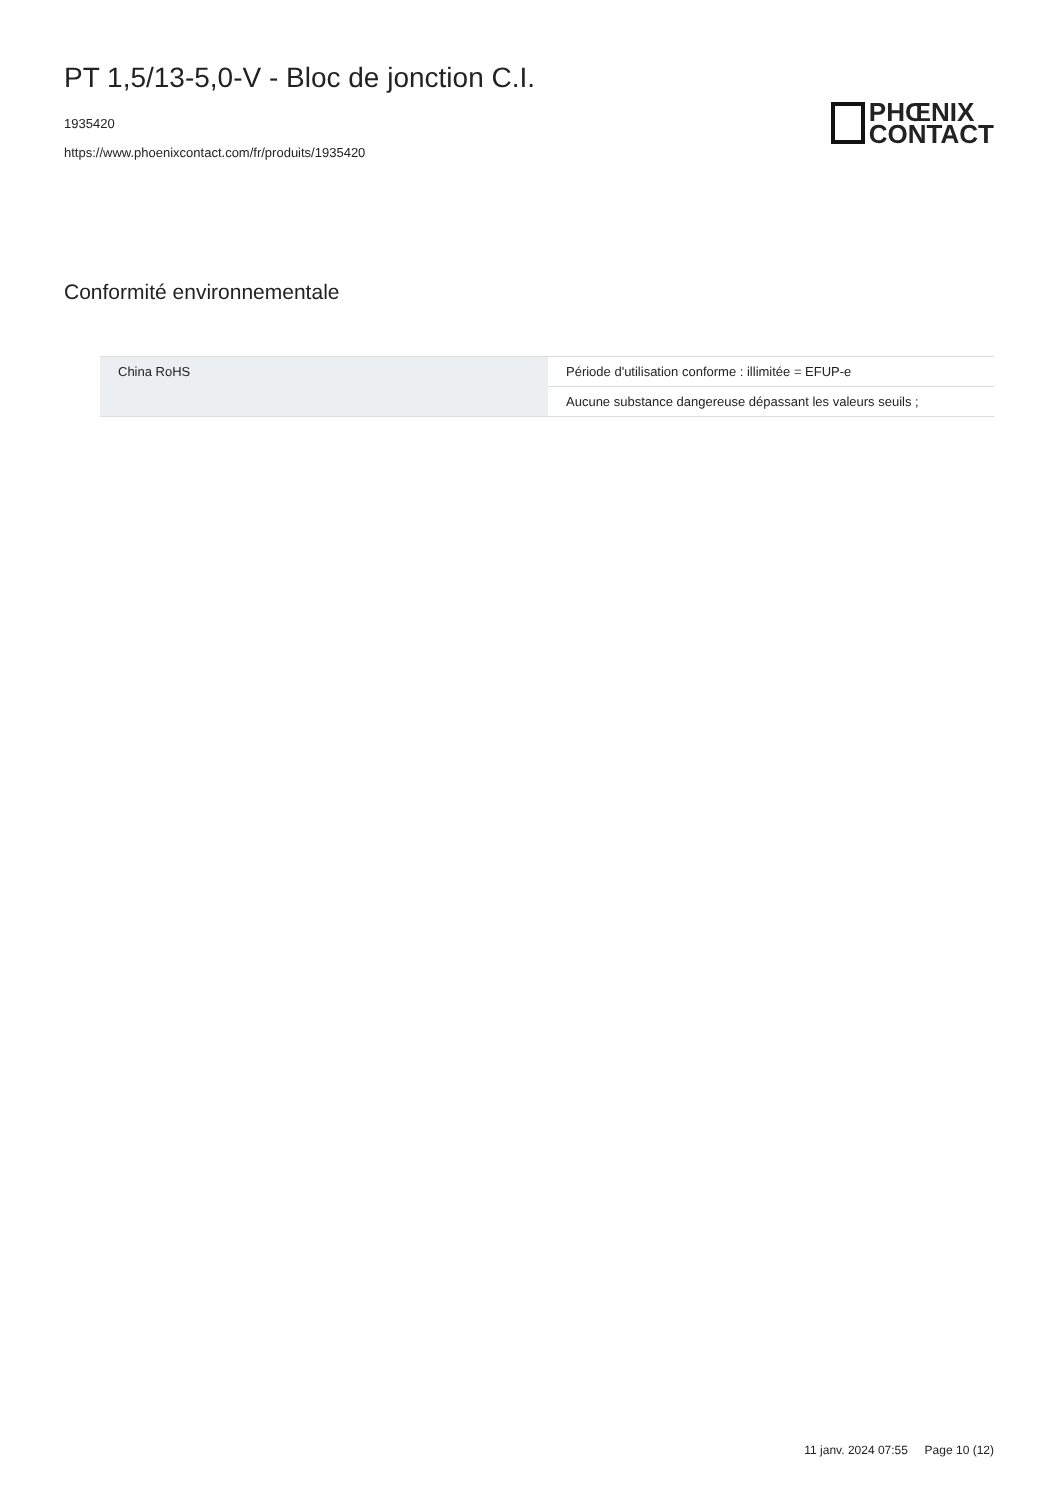PT 1,5/13-5,0-V - Bloc de jonction C.I.
1935420
https://www.phoenixcontact.com/fr/produits/1935420
PHŒNIX
CONTACT
Conformité environnementale
| China RoHS | Période d'utilisation conforme : illimitée = EFUP-e |
| | Aucune substance dangereuse dépassant les valeurs seuils ; |
11 janv. 2024 07:55 Page 10 (12)